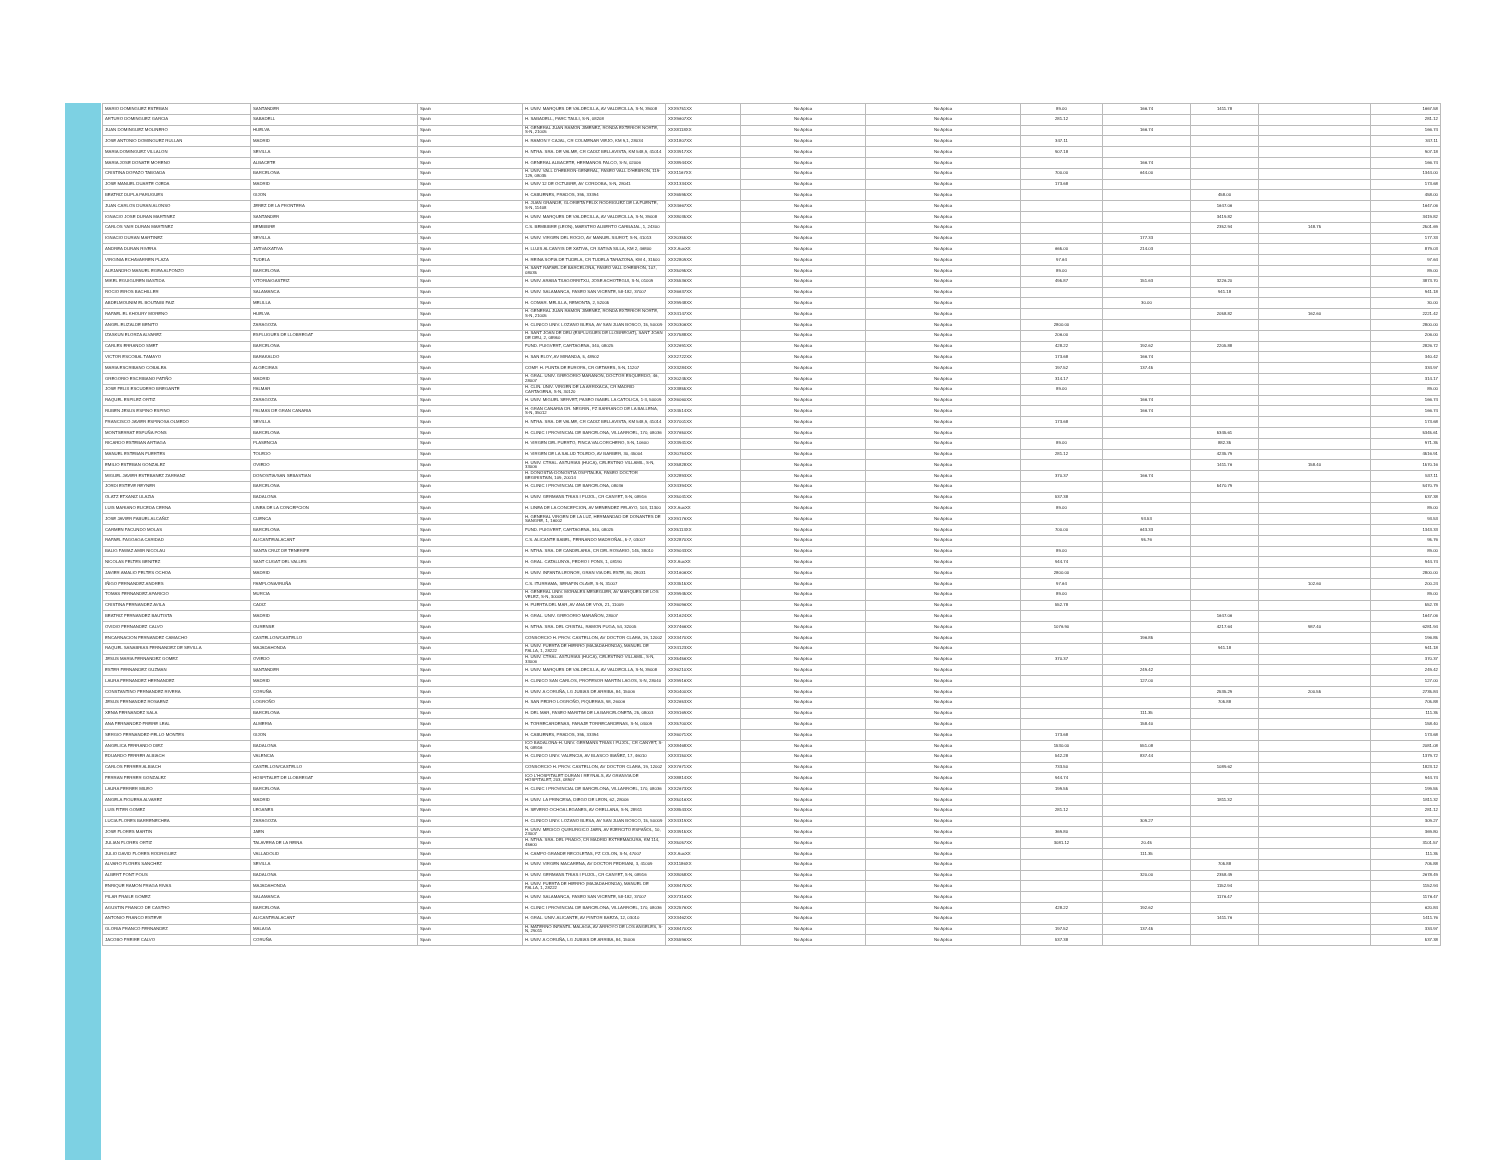| MARIO DOMINGUEZ ESTEBAN | SANTANDER | Spain | H. UNIV. MARQUES DE VALDECILLA, AV VALDECILLA, S-N, 39008 | XXX9751XX | No Aplica | No Aplica | 89.00 | 166.74 | 1411.78 | | 1667.58 |
| ARTURO DOMINGUEZ GARCIA | SABADELL | Spain | H. SABADELL, PARC TAULI, S-N, 08208 | XXX9607XX | No Aplica | No Aplica | 281.12 | | | | 281.12 |
| JUAN DOMINGUEZ MOLINERO | HUELVA | Spain | H. GENERAL JUAN RAMON JIMENEZ, RONDA EXTERIOR NORTE, S-N, 21005 | XXX8118XX | No Aplica | No Aplica | | 166.74 | | | 166.74 |
| JOSE ANTONIO DOMINGUEZ RULLAN | MADRID | Spain | H. RAMON Y CAJAL, CR COLMENAR VIEJO, KM 9,1, 28034 | XXX1807XX | No Aplica | No Aplica | 347.11 | | | | 347.11 |
| MARIA DOMINGUEZ VILLALON | SEVILLA | Spain | H. NTRA. SRA. DE VALME, CR CADIZ BELLAVISTA, KM 548,9, 41014 | XXX3917XX | No Aplica | No Aplica | 907.18 | | | | 907.18 |
| MARIA JOSE DONATE MORENO | ALBACETE | Spain | H. GENERAL ALBACETE, HERMANOS FALCO, S-N, 02006 | XXX8944XX | No Aplica | No Aplica | | 166.74 | | | 166.74 |
| CRISTINA DOPAZO TABOADA | BARCELONA | Spain | H. UNIV. VALL D'HEBRON-GENERAL, PASEO VALL D'HEBRON, 119-129, 08035 | XXX1167XX | No Aplica | No Aplica | 700.00 | 644.00 | | | 1344.00 |
| JOSE MANUEL DUARTE OJEDA | MADRID | Spain | H. UNIV 12 DE OCTUBRE, AV CORDOBA, S-N, 28041 | XXX1334XX | No Aplica | No Aplica | 173.68 | | | | 173.68 |
| BEATRIZ DUPLA PARUGUES | GIJON | Spain | H. CABUENES, PRADOS, 395, 33394 | XXX6595XX | No Aplica | No Aplica | | | 458.00 | | 458.00 |
| JUAN CARLOS DURAN ALONSO | JEREZ DE LA FRONTERA | Spain | H. JUAN GRANDE, GLORIETA FELIX RODRIGUEZ DE LA FUENTE, S-N, 11408 | XXX4667XX | No Aplica | No Aplica | | | 1647.06 | | 1647.06 |
| IGNACIO JOSE DURAN MARTINEZ | SANTANDER | Spain | H. UNIV. MARQUES DE VALDECILLA, AV VALDECILLA, S-N, 39008 | XXX8035XX | No Aplica | No Aplica | | | 3419.82 | | 3419.82 |
| CARLOS YAIR DURAN MARTINEZ | BEMBIBRE | Spain | C.S. BEMBIBRE (LEON), MAESTRO ALBERTO CARBAJAL, 1, 24300 | | No Aplica | No Aplica | | | 2352.94 | 148.75 | 2501.69 |
| IGNACIO DURAN MARTINEZ | SEVILLA | Spain | H. UNIV. VIRGEN DEL ROCIO, AV MANUEL SIUROT, S-N, 41013 | XXX0355XX | No Aplica | No Aplica | | 177.33 | | | 177.33 |
| ANDREA DURAN RIVERA | JATIVA/XATIVA | Spain | H. LLUIS ALCANYIS DE XATIVA, CR XATIVA SILLA, KM 2, 46800 | XXX AuxXX | No Aplica | No Aplica | 665.00 | 214.03 | | | 879.03 |
| VIRGINIA ECHAVARREN PLAZA | TUDELA | Spain | H. REINA SOFIA DE TUDELA, CR TUDELA TARAZONA, KM 4, 31500 | XXX2809XX | No Aplica | No Aplica | 97.64 | | | | 97.64 |
| ALEJANDRO MANUEL EGEA ALFONZO | BARCELONA | Spain | H. SANT RAFAEL DE BARCELONA, PASEO VALL D'HEBRON, 107, 08035 | XXX5095XX | No Aplica | No Aplica | 89.00 | | | | 89.00 |
| MIKEL EGUIGUREN BASTIDA | VITORIA/GASTEIZ | Spain | H. UNIV. ARABA TXAGORRITXU, JOSE ACHOTEGUI, S-N, 01009 | XXX5536XX | No Aplica | No Aplica | 495.87 | 151.63 | 3226.20 | | 3873.70 |
| ROCIO EIROS BACHILLER | SALAMANCA | Spain | H. UNIV. SALAMANCA, PASEO SAN VICENTE, 58-182, 37007 | XXX6637XX | No Aplica | No Aplica | | | 941.18 | | 941.18 |
| ABDELMOUNIM EL BOUTAIBI FAIZ | MELILLA | Spain | H. COMAR. MELILLA, REMONTA, 2, 52005 | XXX9948XX | No Aplica | No Aplica | | 30.00 | | | 30.00 |
| RAFAEL EL KHOURY MORENO | HUELVA | Spain | H. GENERAL JUAN RAMON JIMENEZ, RONDA EXTERIOR NORTE, S-N, 21005 | XXX4147XX | No Aplica | No Aplica | | | 2058.82 | 162.60 | 2221.42 |
| ANGEL ELIZALDE BENITO | ZARAGOZA | Spain | H. CLINICO UNIV. LOZANO BLESA, AV SAN JUAN BOSCO, 15, 50009 | XXX0306XX | No Aplica | No Aplica | 2800.00 | | | | 2800.00 |
| IZASKUN ELORZA ALVAREZ | ESPLUGUES DE LLOBREGAT | Spain | H. SANT JOAN DE DEU (ESPLUGUES DE LLOBREGAT), SANT JOAN DE DEU, 2, 08950 | XXX7588XX | No Aplica | No Aplica | 206.00 | | | | 206.00 |
| CARLES ERRANDO SMET | BARCELONA | Spain | FUND. PUIGVERT, CARTAGENA, 340, 08025 | XXX2691XX | No Aplica | No Aplica | 428.22 | 192.62 | 2205.88 | | 2826.72 |
| VICTOR ESCOBAL TAMAYO | BARAKALDO | Spain | H. SAN ELOY, AV MIRANDA, 5, 48902 | XXX2722XX | No Aplica | No Aplica | 173.68 | 166.74 | | | 340.42 |
| MARIA ESCRIBANO COBALEA | ALGECIRAS | Spain | COMP. H. PUNTA DE EUROPA, CR GETARES, S-N, 11207 | XXX3284XX | No Aplica | No Aplica | 197.52 | 137.45 | | | 334.97 |
| GREGORIO ESCRIBANO PATIÑO | MADRID | Spain | H. GRAL. UNIV. GREGORIO MARAÑON, DOCTOR ESQUERDO, 46, 28007 | XXX0245XX | No Aplica | No Aplica | 314.17 | | | | 314.17 |
| JOSE FELIX ESCUDERO BREGANTE | PALMAR | Spain | H. CLIN. UNIV. VIRGEN DE LA ARRIXACA, CR MADRID CARTAGENA, S-N, 30120 | XXX3855XX | No Aplica | No Aplica | 89.00 | | | | 89.00 |
| RAQUEL ESPILEZ ORTIZ | ZARAGOZA | Spain | H. UNIV. MIGUEL SERVET, PASEO ISABEL LA CATOLICA, 1-3, 50009 | XXX6060XX | No Aplica | No Aplica | | 166.74 | | | 166.74 |
| RUBEN JESUS ESPINO ESPINO | PALMAS DE GRAN CANARIA | Spain | H. GRAN CANARIA DR. NEGRIN, PZ BARRANCO DE LA BALLENA, S-N, 35012 | XXX4514XX | No Aplica | No Aplica | | 166.74 | | | 166.74 |
| FRANCISCO JAVIER ESPINOSA OLMEDO | SEVILLA | Spain | H. NTRA. SRA. DE VALME, CR CADIZ BELLAVISTA, KM 548,9, 41014 | XXX7001XX | No Aplica | No Aplica | 173.68 | | | | 173.68 |
| MONTSERRAT ESPUÑA PONS | BARCELONA | Spain | H. CLINIC I PROVINCIAL DE BARCELONA, VILLARROEL, 170, 08036 | XXX7650XX | No Aplica | No Aplica | | | 5345.61 | | 5345.61 |
| RICARDO ESTEBAN ARTIAGA | PLASENCIA | Spain | H. VIRGEN DEL PUERTO, FINCA VALCORCHERO, S-N, 10600 | XXX3941XX | No Aplica | No Aplica | 89.00 | | 882.35 | | 971.35 |
| MANUEL ESTEBAN FUERTES | TOLEDO | Spain | H. VIRGEN DE LA SALUD TOLEDO, AV BARBER, 30, 45004 | XXX0754XX | No Aplica | No Aplica | 281.12 | | 4235.79 | | 4516.91 |
| EMILIO ESTEBAN GONZALEZ | OVIEDO | Spain | H. UNIV. CTRAL. ASTURIAS (HUCA), CELESTINO VILLAMIL, S-N, 33006 | XXX5828XX | No Aplica | No Aplica | | | 1411.76 | 158.40 | 1570.16 |
| MIGUEL JAVIER ESTEBANEZ ZARRANZ | DONOSTIA/SAN SEBASTIAN | Spain | H. DONOSTIA-DONOSTIA OSPITALEA, PASEO DOCTOR BEGIRISTAIN, 109, 20014 | XXX2893XX | No Aplica | No Aplica | 370.37 | 166.74 | | | 537.11 |
| JORDI ESTEVE REYNER | BARCELONA | Spain | H. CLINIC I PROVINCIAL DE BARCELONA, 08036 | XXX4394XX | No Aplica | No Aplica | | | 5470.79 | | 5470.79 |
| OLATZ ETXANIZ ULAZIA | BADALONA | Spain | H. UNIV. GERMANS TRIAS I PUJOL, CR CANYET, S-N, 08916 | XXX5041XX | No Aplica | No Aplica | 537.38 | | | | 537.38 |
| LUIS MARIANO EUCEDA CERNA | LINEA DE LA CONCEPCION | Spain | H. LINEA DE LA CONCEPCION, AV MENENDEZ PELAYO, 103, 11300 | XXX AuxXX | No Aplica | No Aplica | 89.00 | | | | 89.00 |
| JOSE JAVIER FABUEL ALCAÑIZ | CUENCA | Spain | H. GENERAL VIRGEN DE LA LUZ, HERMANDAD DE DONANTES DE SANGRE, 1, 16002 | XXX9176XX | No Aplica | No Aplica | | 93.53 | | | 93.53 |
| CARMEN FACUNDO MOLAS | BARCELONA | Spain | FUND. PUIGVERT, CARTAGENA, 340, 08025 | XXX5113XX | No Aplica | No Aplica | 700.00 | 643.33 | | | 1343.33 |
| RAFAEL FAGOAGA CARIDAD | ALICANTE/ALACANT | Spain | C.S. ALICANTE BABEL, FERNANDO MADROÑAL, 5-7, 03007 | XXX2870XX | No Aplica | No Aplica | | 95.76 | | | 95.76 |
| BALIG FAWAZ AMIR NICOLAU | SANTA CRUZ DE TENERIFE | Spain | H. NTRA. SRA. DE CANDELARIA, CR DEL ROSARIO, 145, 38010 | XXX9043XX | No Aplica | No Aplica | 89.00 | | | | 89.00 |
| NICOLAS FELTES BENITEZ | SANT CUGAT DEL VALLES | Spain | H. GRAL. CATALUNYA, PEDRO I PONS, 1, 08190 | XXX AuxXX | No Aplica | No Aplica | 944.74 | | | | 944.74 |
| JAVIER AMALIO FELTES OCHOA | MADRID | Spain | H. UNIV. INFANTA LEONOR, GRAN VIA DEL ESTE, 80, 28031 | XXX1606XX | No Aplica | No Aplica | 2800.00 | | | | 2800.00 |
| IÑIGO FERNANDEZ ANDRES | PAMPLONA/IRUÑA | Spain | C.S. ITURRAMA, SERAFIN OLAVE, S-N, 31007 | XXX3515XX | No Aplica | No Aplica | 97.64 | | | 102.60 | 200.24 |
| TOMAS FERNANDEZ APARICIO | MURCIA | Spain | H. GENERAL UNIV. MORALES MESEGUER, AV MARQUES DE LOS VELEZ, S-N, 30008 | XXX9945XX | No Aplica | No Aplica | 89.00 | | | | 89.00 |
| CRISTINA FERNANDEZ AVILA | CADIZ | Spain | H. PUERTA DEL MAR, AV ANA DE VIYA, 21, 11009 | XXX6096XX | No Aplica | No Aplica | 552.78 | | | | 552.78 |
| BEATRIZ FERNANDEZ BAUTISTA | MADRID | Spain | H. GRAL. UNIV. GREGORIO MARAÑON, 28007 | XXX1624XX | No Aplica | No Aplica | | | 1647.06 | | 1647.06 |
| OVIDIO FERNANDEZ CALVO | OURENSE | Spain | H. NTRA. SRA. DEL CRISTAL, RAMON PUGA, 54, 32005 | XXX7466XX | No Aplica | No Aplica | 1076.90 | | 4217.64 | 987.40 | 6281.94 |
| ENCARNACION FERNANDEZ CAMACHO | CASTELLON/CASTELLO | Spain | CONSORCIO H. PROV. CASTELLON, AV DOCTOR CLARA, 19, 12002 | XXX3470XX | No Aplica | No Aplica | | 196.85 | | | 196.85 |
| RAQUEL SANABRIAS FERNANDEZ DE SEVILLA | MAJADAHONDA | Spain | H. UNIV. PUERTA DE HIERRO (MAJADAHONDA), MANUEL DE FALLA, 1, 28222 | XXX4123XX | No Aplica | No Aplica | | | 941.18 | | 941.18 |
| JESUS MARIA FERNANDEZ GOMEZ | OVIEDO | Spain | H. UNIV. CTRAL. ASTURIAS (HUCA), CELESTINO VILLAMIL, S-N, 33006 | XXX5456XX | No Aplica | No Aplica | 370.37 | | | | 370.37 |
| ESTER FERNANDEZ GUZMAN | SANTANDER | Spain | H. UNIV. MARQUES DE VALDECILLA, AV VALDECILLA, S-N, 39008 | XXX6210XX | No Aplica | No Aplica | | 249.42 | | | 249.42 |
| LAURA FERNANDEZ HERNANDEZ | MADRID | Spain | H. CLINICO SAN CARLOS, PROFESOR MARTIN LAGOS, S-N, 28040 | XXX9916XX | No Aplica | No Aplica | | 127.00 | | | 127.00 |
| CONSTANTINO FERNANDEZ RIVERA | CORUÑA | Spain | H. UNIV. A CORUÑA, LG JUBIAS DE ARRIBA, 84, 15006 | XXX0400XX | No Aplica | No Aplica | | | 2535.29 | 200.55 | 2735.84 |
| JESUS FERNANDEZ ROSAENZ | LOGROÑO | Spain | H. SAN PEDRO LOGROÑO, PIQUERAS, 98, 26006 | XXX2653XX | No Aplica | No Aplica | | | 705.88 | | 705.88 |
| XENIA FERNANDEZ SALA | BARCELONA | Spain | H. DEL MAR, PASEO MARITIM DE LA BARCELONETA, 25, 08003 | XXX9169XX | No Aplica | No Aplica | | 111.35 | | | 111.35 |
| ANA FERNANDEZ-FREIRE LEAL | ALMERIA | Spain | H. TORRECARDENAS, PARAJE TORRECARDENAS, S-N, 04009 | XXX5700XX | No Aplica | No Aplica | | 158.40 | | | 158.40 |
| SERGIO FERNANDEZ-PELLO MONTES | GIJON | Spain | H. CABUENES, PRADOS, 395, 33394 | XXX6071XX | No Aplica | No Aplica | 173.68 | | | | 173.68 |
| ANGELICA FERRANDO DIEZ | BADALONA | Spain | ICO BADALONA-H. UNIV. GERMANS TRIAS I PUJOL, CR CANYET, S-N, 08916 | XXX8468XX | No Aplica | No Aplica | 1530.00 | 551.08 | | | 2081.08 |
| EDUARDO FERRER ALBIACH | VALENCIA | Spain | H. CLINICO UNIV. VALENCIA, AV BLASCO IBAÑEZ, 17, 46010 | XXX3150XX | No Aplica | No Aplica | 542.28 | 837.44 | | | 1379.72 |
| CARLOS FERRER ALBIACH | CASTELLON/CASTELLO | Spain | CONSORCIO H. PROV. CASTELLON, AV DOCTOR CLARA, 19, 12002 | XXX7671XX | No Aplica | No Aplica | 733.50 | | 1089.62 | | 1823.12 |
| FERRAN FERRER GONZALEZ | HOSPITALET DE LLOBREGAT | Spain | ICO L'HOSPITALET DURAN I REYNALS, AV GRANVIA DE HOSPITALET, 203, 08907 | XXX8814XX | No Aplica | No Aplica | 944.74 | | | | 944.74 |
| LAURA FERRER MILEO | BARCELONA | Spain | H. CLINIC I PROVINCIAL DE BARCELONA, VILLARROEL, 170, 08036 | XXX2673XX | No Aplica | No Aplica | 199.55 | | | | 199.55 |
| ANGELA FIGUERA ALVAREZ | MADRID | Spain | H. UNIV. LA PRINCESA, DIEGO DE LEON, 62, 28006 | XXX5016XX | No Aplica | No Aplica | | | 1811.32 | | 1811.32 |
| LUIS FITER GOMEZ | LEGANES | Spain | H. SEVERO OCHOA LEGANES, AV ORELLANA, S-N, 28911 | XXX8543XX | No Aplica | No Aplica | 281.12 | | | | 281.12 |
| LUCIA FLORES BARRENECHEA | ZARAGOZA | Spain | H. CLINICO UNIV. LOZANO BLESA, AV SAN JUAN BOSCO, 15, 50009 | XXX4319XX | No Aplica | No Aplica | | 309.27 | | | 309.27 |
| JOSE FLORES MARTIN | JAEN | Spain | H. UNIV. MEDICO QUIRURGICO JAEN, AV EJERCITO ESPAÑOL, 10, 23007 | XXX3915XX | No Aplica | No Aplica | 369.80 | | | | 369.80 |
| JULIAN FLORES ORTIZ | TALAVERA DE LA REINA | Spain | H. NTRA. SRA. DEL PRADO, CR MADRID EXTREMADURA, KM 114, 45600 | XXX5057XX | No Aplica | No Aplica | 3081.12 | 20.45 | | | 3101.57 |
| JULIO DAVID FLORES RODRIGUEZ | VALLADOLID | Spain | H. CAMPO GRANDE RECOLETAS, PZ COLON, S-N, 47007 | XXX AuxXX | No Aplica | No Aplica | | 111.35 | | | 111.35 |
| ALVARO FLORES SANCHEZ | SEVILLA | Spain | H. UNIV. VIRGEN MACARENA, AV DOCTOR FEDRIANI, 3, 41009 | XXX1186XX | No Aplica | No Aplica | | | 705.88 | | 705.88 |
| ALBERT FONT POUS | BADALONA | Spain | H. UNIV. GERMANS TRIAS I PUJOL, CR CANYET, S-N, 08916 | XXX8058XX | No Aplica | No Aplica | | 320.00 | 2358.49 | | 2678.49 |
| ENRIQUE RAMON FRAGA RIVAS | MAJADAHONDA | Spain | H. UNIV. PUERTA DE HIERRO (MAJADAHONDA), MANUEL DE FALLA, 1, 28222 | XXX8475XX | No Aplica | No Aplica | | | 1152.94 | | 1152.94 |
| PILAR FRAILE GOMEZ | SALAMANCA | Spain | H. UNIV. SALAMANCA, PASEO SAN VICENTE, 58-182, 37007 | XXX7316XX | No Aplica | No Aplica | | | 1176.47 | | 1176.47 |
| AGUSTIN FRANCO DE CASTRO | BARCELONA | Spain | H. CLINIC I PROVINCIAL DE BARCELONA, VILLARROEL, 170, 08036 | XXX2576XX | No Aplica | No Aplica | 428.22 | 192.62 | | | 620.84 |
| ANTONIO FRANCO ESTEVE | ALICANTE/ALACANT | Spain | H. GRAL. UNIV. ALICANTE, AV PINTOR BAEZA, 12, 03010 | XXX3462XX | No Aplica | No Aplica | | | 1411.76 | | 1411.76 |
| GLORIA FRANCO FERNANDEZ | MALAGA | Spain | H. MATERNO INFANTIL MALAGA, AV ARROYO DE LOS ANGELES, S-N, 29011 | XXX8470XX | No Aplica | No Aplica | 197.52 | 137.45 | | | 334.97 |
| JACOBO FREIRE CALVO | CORUÑA | Spain | H. UNIV. A CORUÑA, LG JUBIAS DE ARRIBA, 84, 15006 | XXX5596XX | No Aplica | No Aplica | 537.38 | | | | 537.38 |